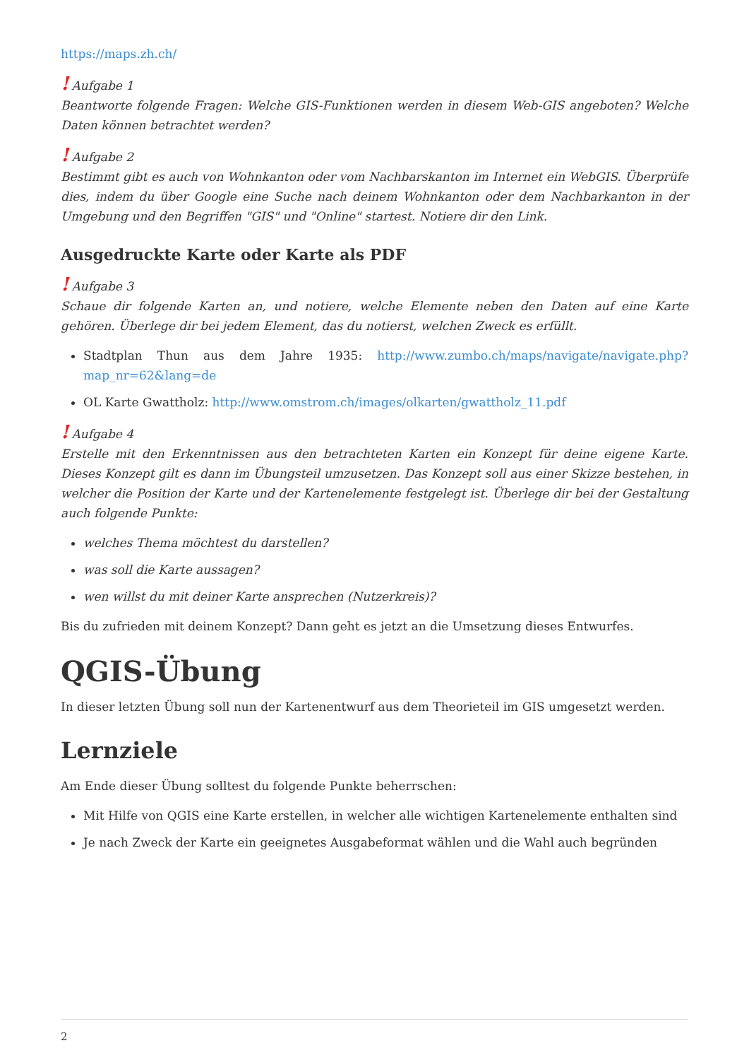https://maps.zh.ch/
! Aufgabe 1
Beantworte folgende Fragen: Welche GIS-Funktionen werden in diesem Web-GIS angeboten? Welche Daten können betrachtet werden?
! Aufgabe 2
Bestimmt gibt es auch von Wohnkanton oder vom Nachbarskanton im Internet ein WebGIS. Überprüfe dies, indem du über Google eine Suche nach deinem Wohnkanton oder dem Nachbarkanton in der Umgebung und den Begriffen "GIS" und "Online" startest. Notiere dir den Link.
Ausgedruckte Karte oder Karte als PDF
! Aufgabe 3
Schaue dir folgende Karten an, und notiere, welche Elemente neben den Daten auf eine Karte gehören. Überlege dir bei jedem Element, das du notierst, welchen Zweck es erfüllt.
Stadtplan Thun aus dem Jahre 1935: http://www.zumbo.ch/maps/navigate/navigate.php?map_nr=62&lang=de
OL Karte Gwattholz: http://www.omstrom.ch/images/olkarten/gwattholz_11.pdf
! Aufgabe 4
Erstelle mit den Erkenntnissen aus den betrachteten Karten ein Konzept für deine eigene Karte. Dieses Konzept gilt es dann im Übungsteil umzusetzen. Das Konzept soll aus einer Skizze bestehen, in welcher die Position der Karte und der Kartenelemente festgelegt ist. Überlege dir bei der Gestaltung auch folgende Punkte:
welches Thema möchtest du darstellen?
was soll die Karte aussagen?
wen willst du mit deiner Karte ansprechen (Nutzerkreis)?
Bis du zufrieden mit deinem Konzept? Dann geht es jetzt an die Umsetzung dieses Entwurfes.
QGIS-Übung
In dieser letzten Übung soll nun der Kartenentwurf aus dem Theorieteil im GIS umgesetzt werden.
Lernziele
Am Ende dieser Übung solltest du folgende Punkte beherrschen:
Mit Hilfe von QGIS eine Karte erstellen, in welcher alle wichtigen Kartenelemente enthalten sind
Je nach Zweck der Karte ein geeignetes Ausgabeformat wählen und die Wahl auch begründen
2